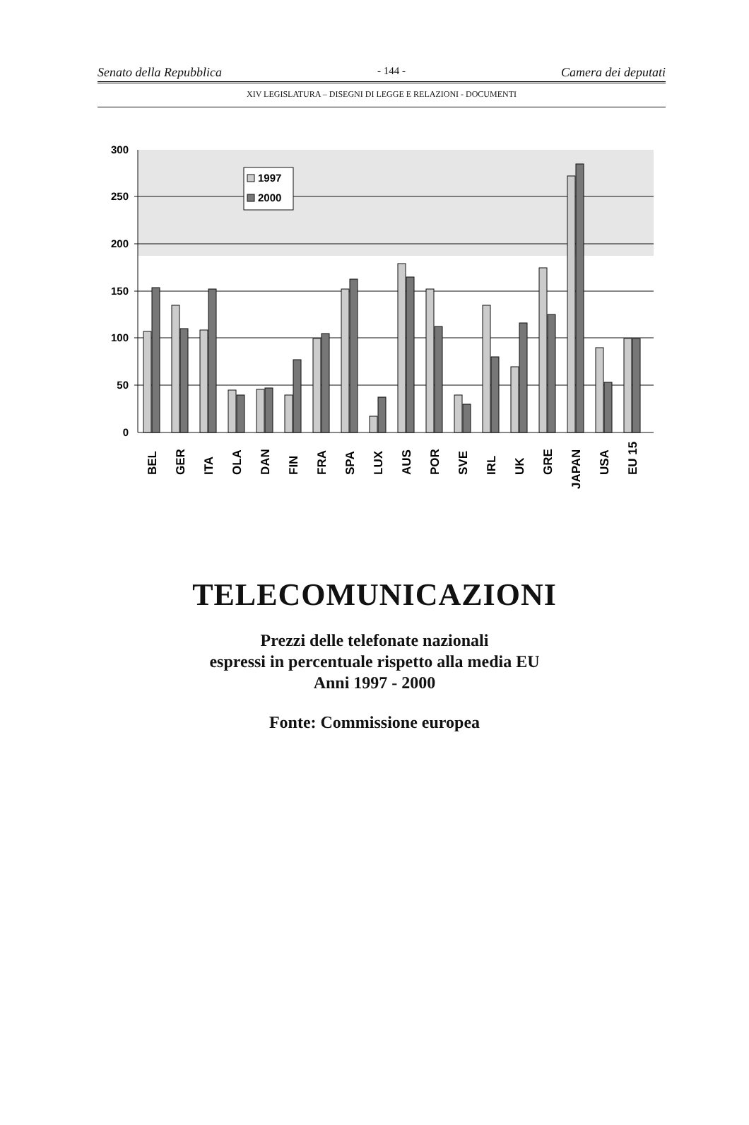Senato della Repubblica - 144 - Camera dei deputati
XIV LEGISLATURA – DISEGNI DI LEGGE E RELAZIONI - DOCUMENTI
300
250
200
150
100
50
0
1997
2000
BEL
GER
ITA
OLA
DAN
FIN
FRA
SPA
LUX
AUS
POR
SVE
IRL
UK
GRE
JAPAN
USA
EU 15
TELECOMUNICAZIONI
Prezzi delle telefonate nazionali
espressi in percentuale rispetto alla media EU
Anni 1997 - 2000
Fonte: Commissione europea